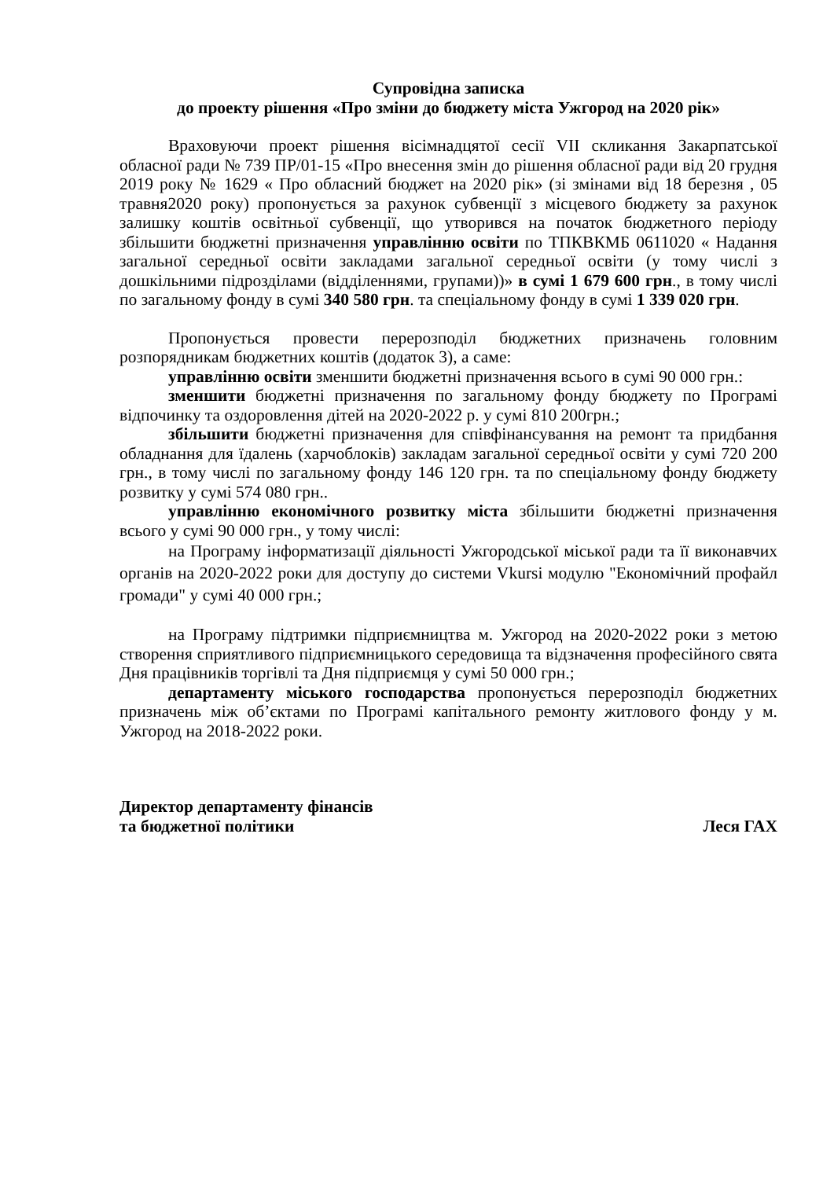Супровідна записка
до проекту рішення «Про зміни до бюджету міста Ужгород на 2020 рік»
Враховуючи проект рішення вісімнадцятої сесії VII скликання Закарпатської обласної ради № 739 ПР/01-15 «Про внесення змін до рішення обласної ради від 20 грудня 2019 року № 1629 « Про обласний бюджет на 2020 рік» (зі змінами від 18 березня , 05 травня2020 року) пропонується за рахунок субвенції з місцевого бюджету за рахунок залишку коштів освітньої субвенції, що утворився на початок бюджетного періоду збільшити бюджетні призначення управлінню освіти по ТПКВКМБ 0611020 « Надання загальної середньої освіти закладами загальної середньої освіти (у тому числі з дошкільними підрозділами (відділеннями, групами))» в сумі 1 679 600 грн., в тому числі по загальному фонду в сумі 340 580 грн. та спеціальному фонду в сумі 1 339 020 грн.
Пропонується провести перерозподіл бюджетних призначень головним розпорядникам бюджетних коштів (додаток 3), а саме:
управлінню освіти зменшити бюджетні призначення всього в сумі 90 000 грн.:
зменшити бюджетні призначення по загальному фонду бюджету по Програмі відпочинку та оздоровлення дітей на 2020-2022 р. у сумі 810 200грн.;
збільшити бюджетні призначення для співфінансування на ремонт та придбання обладнання для їдалень (харчоблоків) закладам загальної середньої освіти у сумі 720 200 грн., в тому числі по загальному фонду 146 120 грн. та по спеціальному фонду бюджету розвитку у сумі 574 080 грн..
управлінню економічного розвитку міста збільшити бюджетні призначення всього у сумі 90 000 грн., у тому числі:
на Програму інформатизації діяльності Ужгородської міської ради та її виконавчих органів на 2020-2022 роки для доступу до системи Vkursi модулю "Економічний профайл громади" у сумі 40 000 грн.;
на Програму підтримки підприємництва м. Ужгород на 2020-2022 роки з метою створення сприятливого підприємницького середовища та відзначення професійного свята Дня працівників торгівлі та Дня підприємця у сумі 50 000 грн.;
департаменту міського господарства пропонується перерозподіл бюджетних призначень між об’єктами по Програмі капітального ремонту житлового фонду у м. Ужгород на 2018-2022 роки.
Директор департаменту фінансів
та бюджетної політики Леся ГАХ